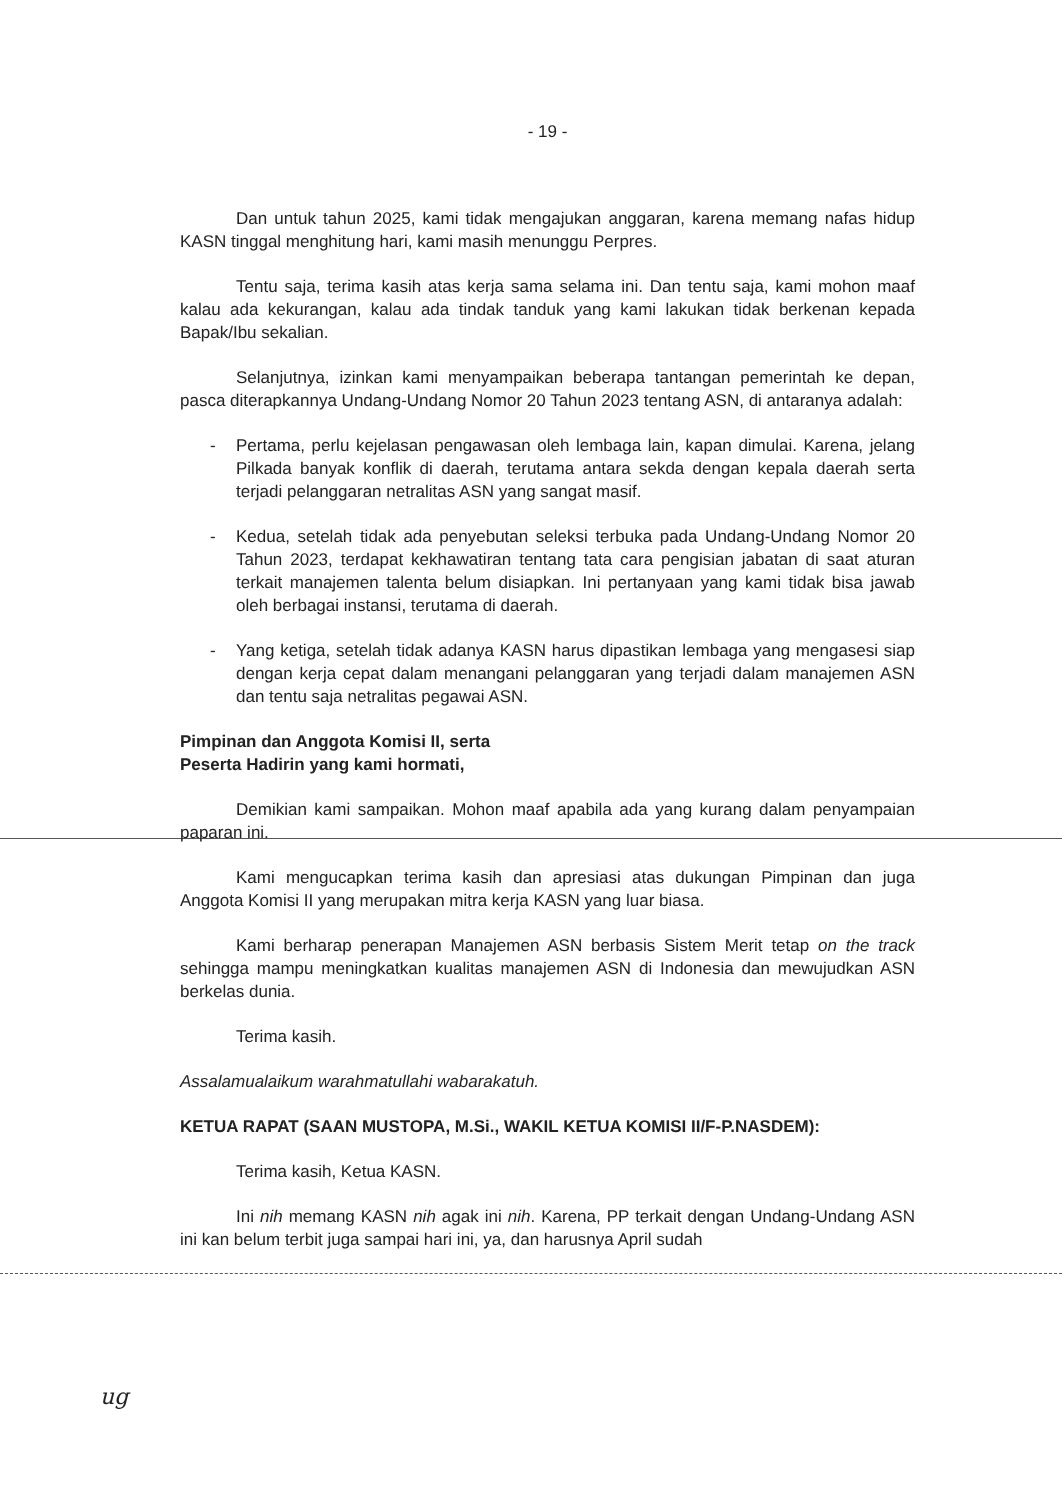- 19 -
Dan untuk tahun 2025, kami tidak mengajukan anggaran, karena memang nafas hidup KASN tinggal menghitung hari, kami masih menunggu Perpres.
Tentu saja, terima kasih atas kerja sama selama ini. Dan tentu saja, kami mohon maaf kalau ada kekurangan, kalau ada tindak tanduk yang kami lakukan tidak berkenan kepada Bapak/Ibu sekalian.
Selanjutnya, izinkan kami menyampaikan beberapa tantangan pemerintah ke depan, pasca diterapkannya Undang-Undang Nomor 20 Tahun 2023 tentang ASN, di antaranya adalah:
- Pertama, perlu kejelasan pengawasan oleh lembaga lain, kapan dimulai. Karena, jelang Pilkada banyak konflik di daerah, terutama antara sekda dengan kepala daerah serta terjadi pelanggaran netralitas ASN yang sangat masif.
- Kedua, setelah tidak ada penyebutan seleksi terbuka pada Undang-Undang Nomor 20 Tahun 2023, terdapat kekhawatiran tentang tata cara pengisian jabatan di saat aturan terkait manajemen talenta belum disiapkan. Ini pertanyaan yang kami tidak bisa jawab oleh berbagai instansi, terutama di daerah.
- Yang ketiga, setelah tidak adanya KASN harus dipastikan lembaga yang mengasesi siap dengan kerja cepat dalam menangani pelanggaran yang terjadi dalam manajemen ASN dan tentu saja netralitas pegawai ASN.
Pimpinan dan Anggota Komisi II, serta
Peserta Hadirin yang kami hormati,
Demikian kami sampaikan. Mohon maaf apabila ada yang kurang dalam penyampaian paparan ini.
Kami mengucapkan terima kasih dan apresiasi atas dukungan Pimpinan dan juga Anggota Komisi II yang merupakan mitra kerja KASN yang luar biasa.
Kami berharap penerapan Manajemen ASN berbasis Sistem Merit tetap on the track sehingga mampu meningkatkan kualitas manajemen ASN di Indonesia dan mewujudkan ASN berkelas dunia.
Terima kasih.
Assalamualaikum warahmatullahi wabarakatuh.
KETUA RAPAT (SAAN MUSTOPA, M.Si., WAKIL KETUA KOMISI II/F-P.NASDEM):
Terima kasih, Ketua KASN.
Ini nih memang KASN nih agak ini nih. Karena, PP terkait dengan Undang-Undang ASN ini kan belum terbit juga sampai hari ini, ya, dan harusnya April sudah
ug